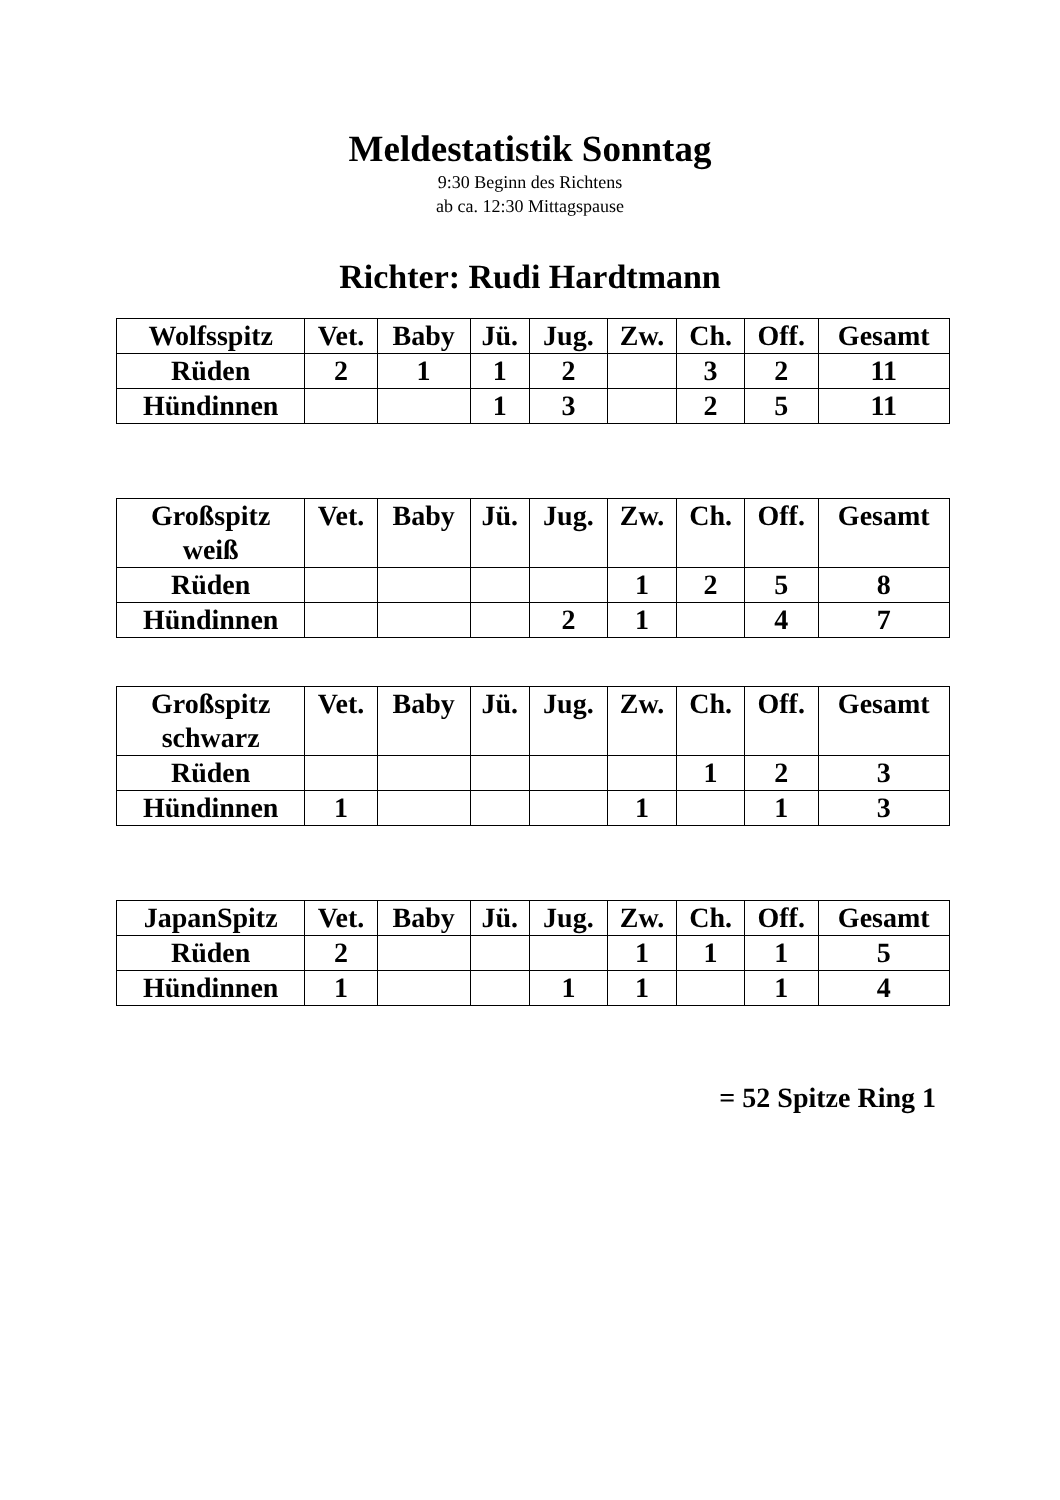Meldestatistik Sonntag
9:30 Beginn des Richtens
ab ca. 12:30 Mittagspause
Richter: Rudi Hardtmann
| Wolfsspitz | Vet. | Baby | Jü. | Jug. | Zw. | Ch. | Off. | Gesamt |
| --- | --- | --- | --- | --- | --- | --- | --- | --- |
| Rüden | 2 | 1 | 1 | 2 | | 3 | 2 | 11 |
| Hündinnen | | | 1 | 3 | | 2 | 5 | 11 |
| Großspitz weiß | Vet. | Baby | Jü. | Jug. | Zw. | Ch. | Off. | Gesamt |
| --- | --- | --- | --- | --- | --- | --- | --- | --- |
| Rüden | | | | | 1 | 2 | 5 | 8 |
| Hündinnen | | | | 2 | 1 | | 4 | 7 |
| Großspitz schwarz | Vet. | Baby | Jü. | Jug. | Zw. | Ch. | Off. | Gesamt |
| --- | --- | --- | --- | --- | --- | --- | --- | --- |
| Rüden | | | | | | 1 | 2 | 3 |
| Hündinnen | 1 | | | | 1 | | 1 | 3 |
| JapanSpitz | Vet. | Baby | Jü. | Jug. | Zw. | Ch. | Off. | Gesamt |
| --- | --- | --- | --- | --- | --- | --- | --- | --- |
| Rüden | 2 | | | | 1 | 1 | 1 | 5 |
| Hündinnen | 1 | | | 1 | 1 | | 1 | 4 |
= 52 Spitze Ring 1